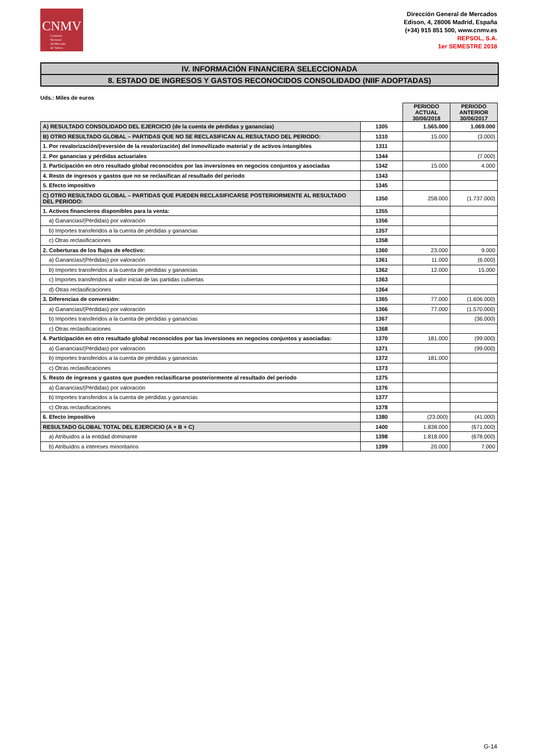CNMV
Comisión
Nacional
del Mercado
de Valores
Dirección General de Mercados
Edison, 4, 28006 Madrid, España
(+34) 915 851 500, www.cnmv.es
REPSOL, S.A.
1er SEMESTRE 2018
IV. INFORMACIÓN FINANCIERA SELECCIONADA
8. ESTADO DE INGRESOS Y GASTOS RECONOCIDOS CONSOLIDADO (NIIF ADOPTADAS)
Uds.: Miles de euros
| | | PERIODO ACTUAL 30/06/2018 | PERIODO ANTERIOR 30/06/2017 |
| A) RESULTADO CONSOLIDADO DEL EJERCICIO (de la cuenta de pérdidas y ganancias) | 1305 | 1.565.000 | 1.069.000 |
| B) OTRO RESULTADO GLOBAL – PARTIDAS QUE NO SE RECLASIFICAN AL RESULTADO DEL PERIODO: | 1310 | 15.000 | (3.000) |
| 1. Por revalorización/(reversión de la revalorización) del inmovilizado material y de activos intangibles | 1311 | | |
| 2. Por ganancias y pérdidas actuariales | 1344 | | (7.000) |
| 3. Participación en otro resultado global reconocidos por las inversiones en negocios conjuntos y asociadas | 1342 | 15.000 | 4.000 |
| 4. Resto de ingresos y gastos que no se reclasifican al resultado del periodo | 1343 | | |
| 5. Efecto impositivo | 1345 | | |
| C) OTRO RESULTADO GLOBAL – PARTIDAS QUE PUEDEN RECLASIFICARSE POSTERIORMENTE AL RESULTADO DEL PERIODO: | 1350 | 258.000 | (1.737.000) |
| 1. Activos financieros disponibles para la venta: | 1355 | | |
| a) Ganancias/(Pérdidas) por valoración | 1356 | | |
| b) Importes transferidos a la cuenta de pérdidas y ganancias | 1357 | | |
| c) Otras reclasificaciones | 1358 | | |
| 2. Coberturas de los flujos de efectivo: | 1360 | 23.000 | 9.000 |
| a) Ganancias/(Pérdidas) por valoración | 1361 | 11.000 | (6.000) |
| b) Importes transferidos a la cuenta de pérdidas y ganancias | 1362 | 12.000 | 15.000 |
| c) Importes transferidos al valor inicial de las partidas cubiertas | 1363 | | |
| d) Otras reclasificaciones | 1364 | | |
| 3. Diferencias de conversión: | 1365 | 77.000 | (1.606.000) |
| a) Ganancias/(Pérdidas) por valoración | 1366 | 77.000 | (1.570.000) |
| b) Importes transferidos a la cuenta de pérdidas y ganancias | 1367 | | (36.000) |
| c) Otras reclasificaciones | 1368 | | |
| 4. Participación en otro resultado global reconocidos por las inversiones en negocios conjuntos y asociadas: | 1370 | 181.000 | (99.000) |
| a) Ganancias/(Pérdidas) por valoración | 1371 | | (99.000) |
| b) Importes transferidos a la cuenta de pérdidas y ganancias | 1372 | 181.000 | |
| c) Otras reclasificaciones | 1373 | | |
| 5. Resto de ingresos y gastos que pueden reclasificarse posteriormente al resultado del periodo | 1375 | | |
| a) Ganancias/(Pérdidas) por valoración | 1376 | | |
| b) Importes transferidos a la cuenta de pérdidas y ganancias | 1377 | | |
| c) Otras reclasificaciones | 1378 | | |
| 6. Efecto impositivo | 1380 | (23.000) | (41.000) |
| RESULTADO GLOBAL TOTAL DEL EJERCICIO (A + B + C) | 1400 | 1.838.000 | (671.000) |
| a) Atribuidos a la entidad dominante | 1398 | 1.818.000 | (678.000) |
| b) Atribuidos a intereses minoritarios | 1399 | 20.000 | 7.000 |
G-14